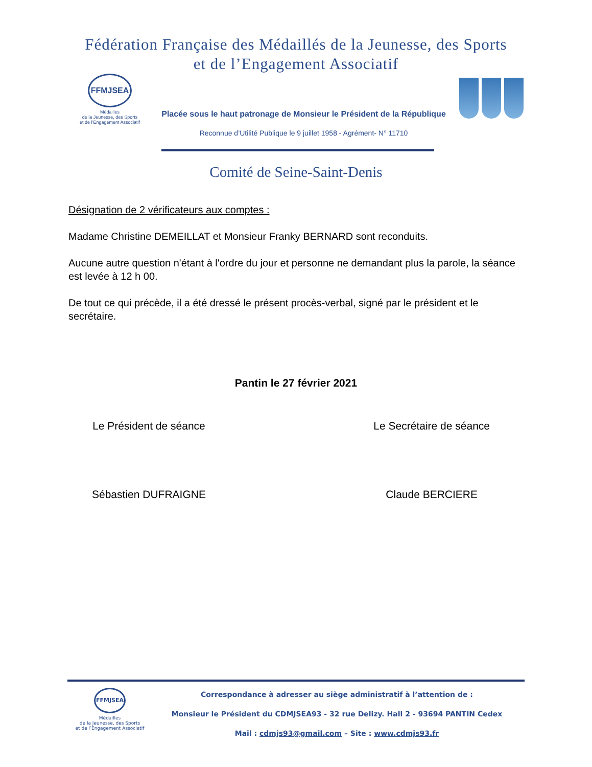Fédération Française des Médaillés de la Jeunesse, des Sports
et de l’Engagement Associatif
FFMJSEA
Médailles
de la Jeunesse, des Sports
et de l’Engagement Associatif
Placée sous le haut patronage de Monsieur le Président de la République
Reconnue d’Utilité Publique le 9 juillet 1958 - Agrément- N° 11710
Comité de Seine-Saint-Denis
Désignation de 2 vérificateurs aux comptes :
Madame Christine DEMEILLAT et Monsieur Franky BERNARD sont reconduits.
Aucune autre question n'étant à l'ordre du jour et personne ne demandant plus la parole, la séance est levée à 12 h 00.
De tout ce qui précède, il a été dressé le présent procès-verbal, signé par le président et le secrétaire.
Pantin le 27 février 2021
Le Président de séance
Sébastien DUFRAIGNE
Le Secrétaire de séance
Claude BERCIERE
FFMJSEA
Médailles
de la Jeunesse, des Sports
et de l’Engagement Associatif
Correspondance à adresser au siège administratif à l’attention de :
Monsieur le Président du CDMJSEA93 - 32 rue Delizy. Hall 2 - 93694 PANTIN Cedex
Mail : cdmjs93@gmail.com – Site : www.cdmjs93.fr